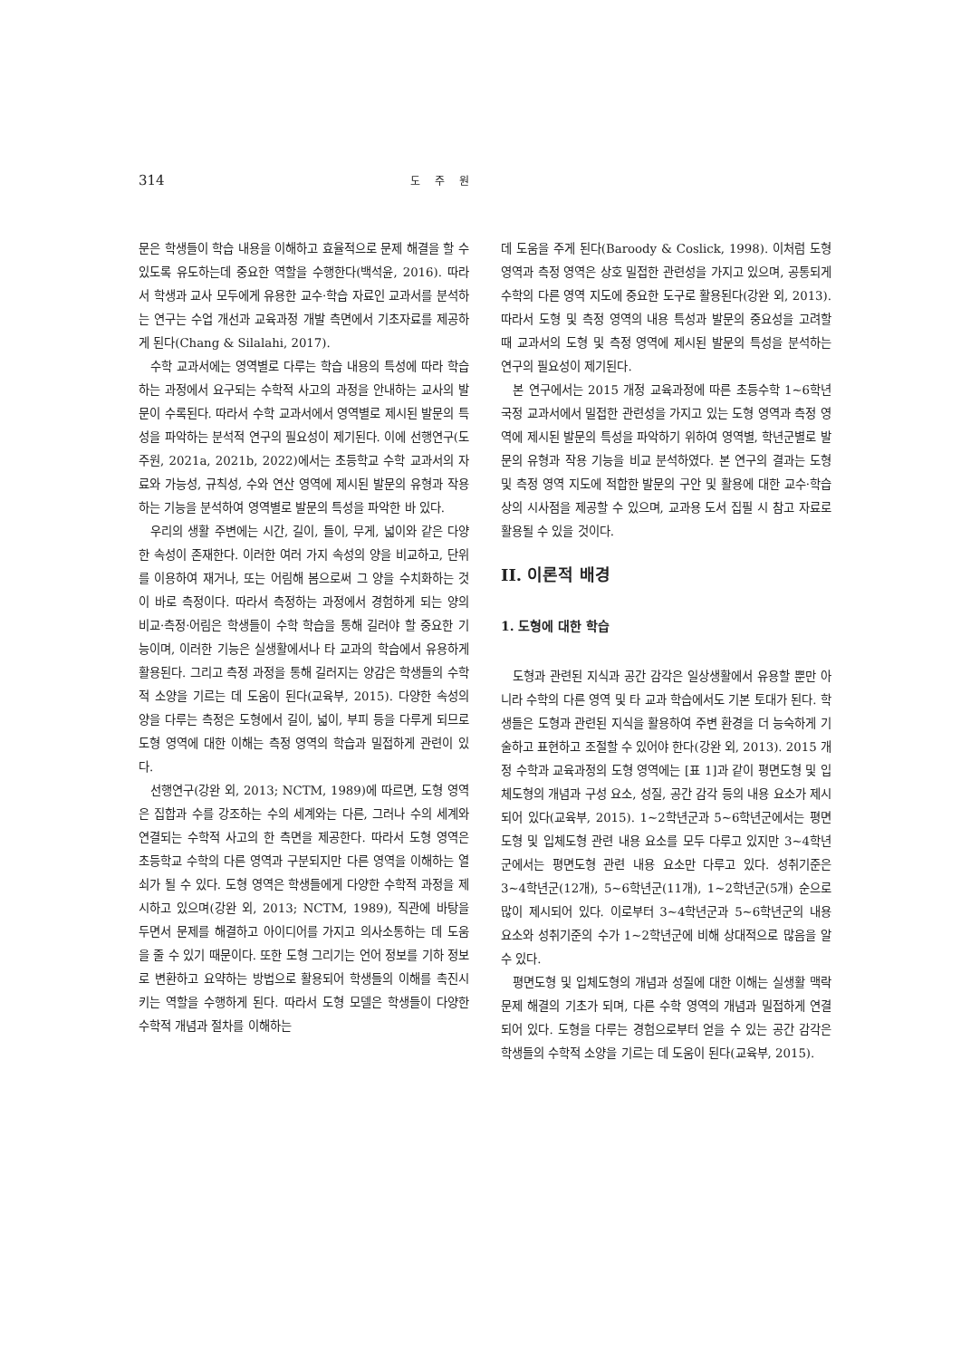314 도 주 원
문은 학생들이 학습 내용을 이해하고 효율적으로 문제 해결을 할 수 있도록 유도하는데 중요한 역할을 수행한다(백석윤, 2016). 따라서 학생과 교사 모두에게 유용한 교수·학습 자료인 교과서를 분석하는 연구는 수업 개선과 교육과정 개발 측면에서 기초자료를 제공하게 된다(Chang & Silalahi, 2017).
수학 교과서에는 영역별로 다루는 학습 내용의 특성에 따라 학습하는 과정에서 요구되는 수학적 사고의 과정을 안내하는 교사의 발문이 수록된다. 따라서 수학 교과서에서 영역별로 제시된 발문의 특성을 파악하는 분석적 연구의 필요성이 제기된다. 이에 선행연구(도주원, 2021a, 2021b, 2022)에서는 초등학교 수학 교과서의 자료와 가능성, 규칙성, 수와 연산 영역에 제시된 발문의 유형과 작용하는 기능을 분석하여 영역별로 발문의 특성을 파악한 바 있다.
우리의 생활 주변에는 시간, 길이, 들이, 무게, 넓이와 같은 다양한 속성이 존재한다. 이러한 여러 가지 속성의 양을 비교하고, 단위를 이용하여 재거나, 또는 어림해 봄으로써 그 양을 수치화하는 것이 바로 측정이다. 따라서 측정하는 과정에서 경험하게 되는 양의 비교·측정·어림은 학생들이 수학 학습을 통해 길러야 할 중요한 기능이며, 이러한 기능은 실생활에서나 타 교과의 학습에서 유용하게 활용된다. 그리고 측정 과정을 통해 길러지는 양감은 학생들의 수학적 소양을 기르는 데 도움이 된다(교육부, 2015). 다양한 속성의 양을 다루는 측정은 도형에서 길이, 넓이, 부피 등을 다루게 되므로 도형 영역에 대한 이해는 측정 영역의 학습과 밀접하게 관련이 있다.
선행연구(강완 외, 2013; NCTM, 1989)에 따르면, 도형 영역은 집합과 수를 강조하는 수의 세계와는 다른, 그러나 수의 세계와 연결되는 수학적 사고의 한 측면을 제공한다. 따라서 도형 영역은 초등학교 수학의 다른 영역과 구분되지만 다른 영역을 이해하는 열쇠가 될 수 있다. 도형 영역은 학생들에게 다양한 수학적 과정을 제시하고 있으며(강완 외, 2013; NCTM, 1989), 직관에 바탕을 두면서 문제를 해결하고 아이디어를 가지고 의사소통하는 데 도움을 줄 수 있기 때문이다. 또한 도형 그리기는 언어 정보를 기하 정보로 변환하고 요약하는 방법으로 활용되어 학생들의 이해를 촉진시키는 역할을 수행하게 된다. 따라서 도형 모델은 학생들이 다양한 수학적 개념과 절차를 이해하는
데 도움을 주게 된다(Baroody & Coslick, 1998). 이처럼 도형 영역과 측정 영역은 상호 밀접한 관련성을 가지고 있으며, 공통되게 수학의 다른 영역 지도에 중요한 도구로 활용된다(강완 외, 2013). 따라서 도형 및 측정 영역의 내용 특성과 발문의 중요성을 고려할 때 교과서의 도형 및 측정 영역에 제시된 발문의 특성을 분석하는 연구의 필요성이 제기된다.
본 연구에서는 2015 개정 교육과정에 따른 초등수학 1~6학년 국정 교과서에서 밀접한 관련성을 가지고 있는 도형 영역과 측정 영역에 제시된 발문의 특성을 파악하기 위하여 영역별, 학년군별로 발문의 유형과 작용 기능을 비교 분석하였다. 본 연구의 결과는 도형 및 측정 영역 지도에 적합한 발문의 구안 및 활용에 대한 교수·학습상의 시사점을 제공할 수 있으며, 교과용 도서 집필 시 참고 자료로 활용될 수 있을 것이다.
II. 이론적 배경
1. 도형에 대한 학습
도형과 관련된 지식과 공간 감각은 일상생활에서 유용할 뿐만 아니라 수학의 다른 영역 및 타 교과 학습에서도 기본 토대가 된다. 학생들은 도형과 관련된 지식을 활용하여 주변 환경을 더 능숙하게 기술하고 표현하고 조절할 수 있어야 한다(강완 외, 2013). 2015 개정 수학과 교육과정의 도형 영역에는 [표 1]과 같이 평면도형 및 입체도형의 개념과 구성 요소, 성질, 공간 감각 등의 내용 요소가 제시되어 있다(교육부, 2015). 1~2학년군과 5~6학년군에서는 평면도형 및 입체도형 관련 내용 요소를 모두 다루고 있지만 3~4학년군에서는 평면도형 관련 내용 요소만 다루고 있다. 성취기준은 3~4학년군(12개), 5~6학년군(11개), 1~2학년군(5개) 순으로 많이 제시되어 있다. 이로부터 3~4학년군과 5~6학년군의 내용 요소와 성취기준의 수가 1~2학년군에 비해 상대적으로 많음을 알 수 있다.
평면도형 및 입체도형의 개념과 성질에 대한 이해는 실생활 맥락 문제 해결의 기초가 되며, 다른 수학 영역의 개념과 밀접하게 연결되어 있다. 도형을 다루는 경험으로부터 얻을 수 있는 공간 감각은 학생들의 수학적 소양을 기르는 데 도움이 된다(교육부, 2015).